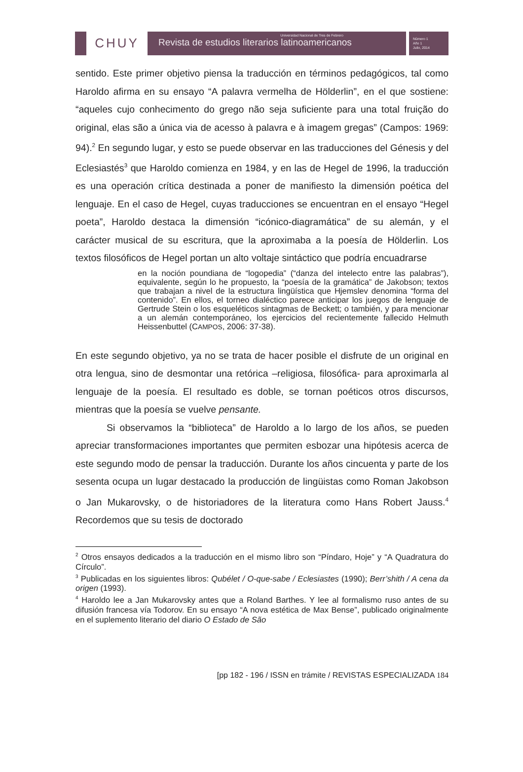CHUY
Universidad Nacional de Tres de Febrero
Revista de estudios literarios latinoamericanos
Número 1
Año 1
Julio, 2014
sentido. Este primer objetivo piensa la traducción en términos pedagógicos, tal como Haroldo afirma en su ensayo “A palavra vermelha de Hölderlin”, en el que sostiene: “aqueles cujo conhecimento do grego não seja suficiente para una total fruição do original, elas são a única via de acesso à palavra e à imagem gregas” (Campos: 1969: 94).<sup>2</sup> En segundo lugar, y esto se puede observar en las traducciones del Génesis y del Eclesiastés<sup>3</sup> que Haroldo comienza en 1984, y en las de Hegel de 1996, la traducción es una operación crítica destinada a poner de manifiesto la dimensión poética del lenguaje. En el caso de Hegel, cuyas traducciones se encuentran en el ensayo “Hegel poeta”, Haroldo destaca la dimensión “icónico-diagramática” de su alemán, y el carácter musical de su escritura, que la aproximaba a la poesía de Hölderlin. Los textos filosóficos de Hegel portan un alto voltaje sintáctico que podría encuadrarse
en la noción poundiana de “logopedia” (“danza del intelecto entre las palabras”), equivalente, según lo he propuesto, la “poesía de la gramática” de Jakobson; textos que trabajan a nivel de la estructura lingüística que Hjemslev denomina “forma del contenido”. En ellos, el torneo dialéctico parece anticipar los juegos de lenguaje de Gertrude Stein o los esqueléticos sintagmas de Beckett; o también, y para mencionar a un alemán contemporáneo, los ejercicios del recientemente fallecido Helmuth Heissenbuttel (CAMPOS, 2006: 37-38).
En este segundo objetivo, ya no se trata de hacer posible el disfrute de un original en otra lengua, sino de desmontar una retórica –religiosa, filosófica- para aproximarla al lenguaje de la poesía. El resultado es doble, se tornan poéticos otros discursos, mientras que la poesía se vuelve pensante.
Si observamos la “biblioteca” de Haroldo a lo largo de los años, se pueden apreciar transformaciones importantes que permiten esbozar una hipótesis acerca de este segundo modo de pensar la traducción. Durante los años cincuenta y parte de los sesenta ocupa un lugar destacado la producción de lingüistas como Roman Jakobson o Jan Mukarovsky, o de historiadores de la literatura como Hans Robert Jauss.<sup>4</sup> Recordemos que su tesis de doctorado
<sup>2</sup> Otros ensayos dedicados a la traducción en el mismo libro son “Píndaro, Hoje” y “A Quadratura do Círculo”.
<sup>3</sup> Publicadas en los siguientes libros: Qubélet / O-que-sabe / Eclesiastes (1990); Berr’shith / A cena da origen (1993).
<sup>4</sup> Haroldo lee a Jan Mukarovsky antes que a Roland Barthes. Y lee al formalismo ruso antes de su difusión francesa vía Todorov. En su ensayo “A nova estética de Max Bense”, publicado originalmente en el suplemento literario del diario O Estado de São
[pp 182 - 196 / ISSN en trámite / REVISTAS ESPECIALIZADA 184